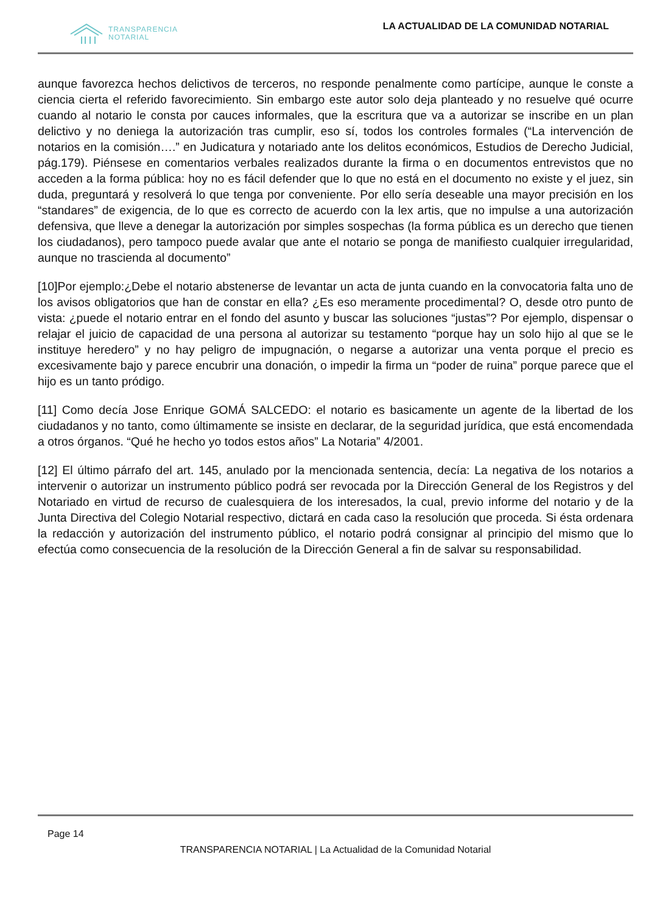TRANSPARENCIA
NOTARIAL
LA ACTUALIDAD DE LA COMUNIDAD NOTARIAL
aunque favorezca hechos delictivos de terceros, no responde penalmente como partícipe, aunque le conste a ciencia cierta el referido favorecimiento. Sin embargo este autor solo deja planteado y no resuelve qué ocurre cuando al notario le consta por cauces informales, que la escritura que va a autorizar se inscribe en un plan delictivo y no deniega la autorización tras cumplir, eso sí, todos los controles formales (“La intervención de notarios en la comisión….” en Judicatura y notariado ante los delitos económicos, Estudios de Derecho Judicial, pág.179). Piénsese en comentarios verbales realizados durante la firma o en documentos entrevistos que no acceden a la forma pública: hoy no es fácil defender que lo que no está en el documento no existe y el juez, sin duda, preguntará y resolverá lo que tenga por conveniente. Por ello sería deseable una mayor precisión en los “standares” de exigencia, de lo que es correcto de acuerdo con la lex artis, que no impulse a una autorización defensiva, que lleve a denegar la autorización por simples sospechas (la forma pública es un derecho que tienen los ciudadanos), pero tampoco puede avalar que ante el notario se ponga de manifiesto cualquier irregularidad, aunque no trascienda al documento”
[10]Por ejemplo:¿Debe el notario abstenerse de levantar un acta de junta cuando en la convocatoria falta uno de los avisos obligatorios que han de constar en ella? ¿Es eso meramente procedimental? O, desde otro punto de vista: ¿puede el notario entrar en el fondo del asunto y buscar las soluciones “justas”? Por ejemplo, dispensar o relajar el juicio de capacidad de una persona al autorizar su testamento “porque hay un solo hijo al que se le instituye heredero” y no hay peligro de impugnación, o negarse a autorizar una venta porque el precio es excesivamente bajo y parece encubrir una donación, o impedir la firma un “poder de ruina” porque parece que el hijo es un tanto pródigo.
[11] Como decía Jose Enrique GOMÁ SALCEDO: el notario es basicamente un agente de la libertad de los ciudadanos y no tanto, como últimamente se insiste en declarar, de la seguridad jurídica, que está encomendada a otros órganos. “Qué he hecho yo todos estos años” La Notaria” 4/2001.
[12] El último párrafo del art. 145, anulado por la mencionada sentencia, decía: La negativa de los notarios a intervenir o autorizar un instrumento público podrá ser revocada por la Dirección General de los Registros y del Notariado en virtud de recurso de cualesquiera de los interesados, la cual, previo informe del notario y de la Junta Directiva del Colegio Notarial respectivo, dictará en cada caso la resolución que proceda. Si ésta ordenara la redacción y autorización del instrumento público, el notario podrá consignar al principio del mismo que lo efectúa como consecuencia de la resolución de la Dirección General a fin de salvar su responsabilidad.
Page 14
TRANSPARENCIA NOTARIAL | La Actualidad de la Comunidad Notarial